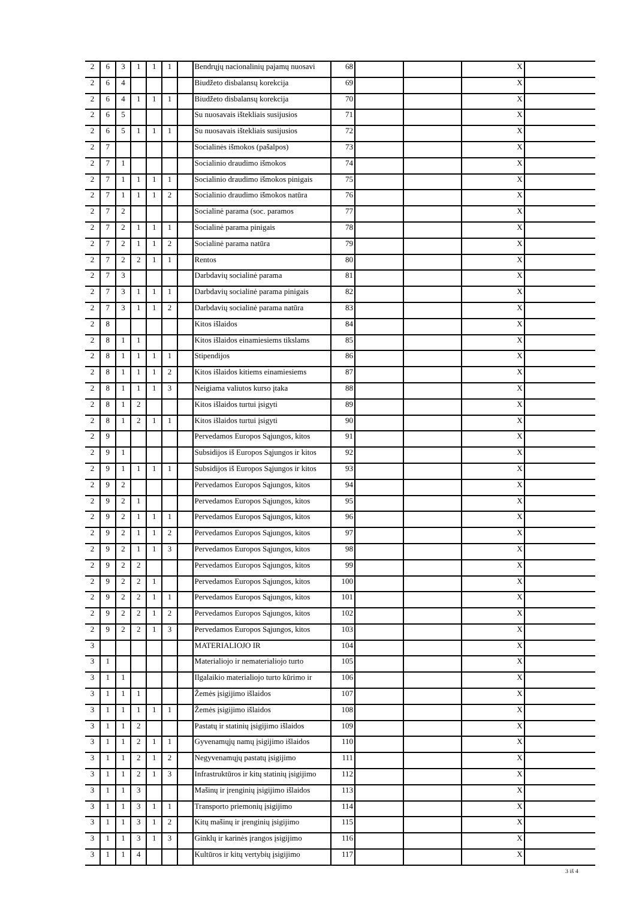| 2 | 6 | 3 | 1 | 1 | 1 | | Bendrųjų nacionalinių pajamų nuosavi | 68 | | | X | |
| 2 | 6 | 4 | | | | | Biudžeto disbalansų korekcija | 69 | | | X | |
| 2 | 6 | 4 | 1 | 1 | 1 | | Biudžeto disbalansų korekcija | 70 | | | X | |
| 2 | 6 | 5 | | | | | Su nuosavais ištekliais susijusios | 71 | | | X | |
| 2 | 6 | 5 | 1 | 1 | 1 | | Su nuosavais ištekliais susijusios | 72 | | | X | |
| 2 | 7 | | | | | | Socialinės išmokos (pašalpos) | 73 | | | X | |
| 2 | 7 | 1 | | | | | Socialinio draudimo išmokos | 74 | | | X | |
| 2 | 7 | 1 | 1 | 1 | 1 | | Socialinio draudimo išmokos pinigais | 75 | | | X | |
| 2 | 7 | 1 | 1 | 1 | 2 | | Socialinio draudimo išmokos natūra | 76 | | | X | |
| 2 | 7 | 2 | | | | | Socialinė parama (soc. paramos | 77 | | | X | |
| 2 | 7 | 2 | 1 | 1 | 1 | | Socialinė parama pinigais | 78 | | | X | |
| 2 | 7 | 2 | 1 | 1 | 2 | | Socialinė parama natūra | 79 | | | X | |
| 2 | 7 | 2 | 2 | 1 | 1 | | Rentos | 80 | | | X | |
| 2 | 7 | 3 | | | | | Darbdavių socialinė parama | 81 | | | X | |
| 2 | 7 | 3 | 1 | 1 | 1 | | Darbdavių socialinė parama pinigais | 82 | | | X | |
| 2 | 7 | 3 | 1 | 1 | 2 | | Darbdavių socialinė parama natūra | 83 | | | X | |
| 2 | 8 | | | | | | Kitos išlaidos | 84 | | | X | |
| 2 | 8 | 1 | 1 | | | | Kitos išlaidos einamiesiems tikslams | 85 | | | X | |
| 2 | 8 | 1 | 1 | 1 | 1 | | Stipendijos | 86 | | | X | |
| 2 | 8 | 1 | 1 | 1 | 2 | | Kitos išlaidos kitiems einamiesiems | 87 | | | X | |
| 2 | 8 | 1 | 1 | 1 | 3 | | Neigiama valiutos kurso įtaka | 88 | | | X | |
| 2 | 8 | 1 | 2 | | | | Kitos išlaidos turtui įsigyti | 89 | | | X | |
| 2 | 8 | 1 | 2 | 1 | 1 | | Kitos išlaidos turtui įsigyti | 90 | | | X | |
| 2 | 9 | | | | | | Pervedamos Europos Sąjungos, kitos | 91 | | | X | |
| 2 | 9 | 1 | | | | | Subsidijos iš Europos Sąjungos ir kitos | 92 | | | X | |
| 2 | 9 | 1 | 1 | 1 | 1 | | Subsidijos iš Europos Sąjungos ir kitos | 93 | | | X | |
| 2 | 9 | 2 | | | | | Pervedamos Europos Sąjungos, kitos | 94 | | | X | |
| 2 | 9 | 2 | 1 | | | | Pervedamos Europos Sąjungos, kitos | 95 | | | X | |
| 2 | 9 | 2 | 1 | 1 | 1 | | Pervedamos Europos Sąjungos, kitos | 96 | | | X | |
| 2 | 9 | 2 | 1 | 1 | 2 | | Pervedamos Europos Sąjungos, kitos | 97 | | | X | |
| 2 | 9 | 2 | 1 | 1 | 3 | | Pervedamos Europos Sąjungos, kitos | 98 | | | X | |
| 2 | 9 | 2 | 2 | | | | Pervedamos Europos Sąjungos, kitos | 99 | | | X | |
| 2 | 9 | 2 | 2 | 1 | | | Pervedamos Europos Sąjungos, kitos | 100 | | | X | |
| 2 | 9 | 2 | 2 | 1 | 1 | | Pervedamos Europos Sąjungos, kitos | 101 | | | X | |
| 2 | 9 | 2 | 2 | 1 | 2 | | Pervedamos Europos Sąjungos, kitos | 102 | | | X | |
| 2 | 9 | 2 | 2 | 1 | 3 | | Pervedamos Europos Sąjungos, kitos | 103 | | | X | |
| 3 | | | | | | | MATERIALIOJO IR | 104 | | | X | |
| 3 | 1 | | | | | | Materialiojo ir nematerialiojo turto | 105 | | | X | |
| 3 | 1 | 1 | | | | | Ilgalaikio materialiojo turto kūrimo ir | 106 | | | X | |
| 3 | 1 | 1 | 1 | | | | Žemės įsigijimo išlaidos | 107 | | | X | |
| 3 | 1 | 1 | 1 | 1 | 1 | | Žemės įsigijimo išlaidos | 108 | | | X | |
| 3 | 1 | 1 | 2 | | | | Pastatų ir statinių įsigijimo išlaidos | 109 | | | X | |
| 3 | 1 | 1 | 2 | 1 | 1 | | Gyvenamųjų namų įsigijimo išlaidos | 110 | | | X | |
| 3 | 1 | 1 | 2 | 1 | 2 | | Negyvenamųjų pastatų įsigijimo | 111 | | | X | |
| 3 | 1 | 1 | 2 | 1 | 3 | | Infrastruktūros ir kitų statinių įsigijimo | 112 | | | X | |
| 3 | 1 | 1 | 3 | | | | Mašinų ir įrenginių įsigijimo išlaidos | 113 | | | X | |
| 3 | 1 | 1 | 3 | 1 | 1 | | Transporto priemonių įsigijimo | 114 | | | X | |
| 3 | 1 | 1 | 3 | 1 | 2 | | Kitų mašinų ir įrenginių įsigijimo | 115 | | | X | |
| 3 | 1 | 1 | 3 | 1 | 3 | | Ginklų ir karinės įrangos įsigijimo | 116 | | | X | |
| 3 | 1 | 1 | 4 | | | | Kultūros ir kitų vertybių įsigijimo | 117 | | | X | |
3 iš 4